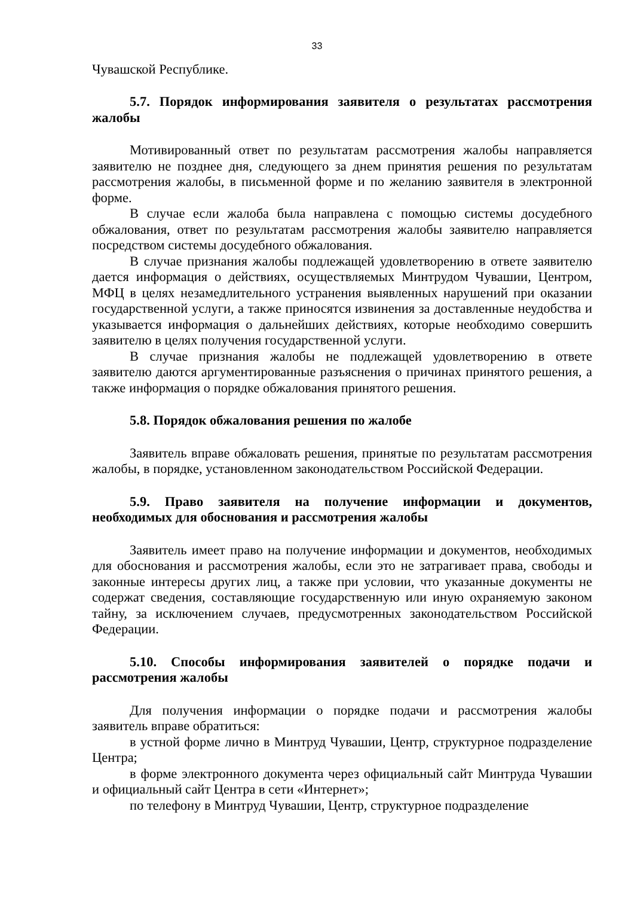33
Чувашской Республике.
5.7. Порядок информирования заявителя о результатах рассмотрения жалобы
Мотивированный ответ по результатам рассмотрения жалобы направляется заявителю не позднее дня, следующего за днем принятия решения по результатам рассмотрения жалобы, в письменной форме и по желанию заявителя в электронной форме.
В случае если жалоба была направлена с помощью системы досудебного обжалования, ответ по результатам рассмотрения жалобы заявителю направляется посредством системы досудебного обжалования.
В случае признания жалобы подлежащей удовлетворению в ответе заявителю дается информация о действиях, осуществляемых Минтрудом Чувашии, Центром, МФЦ в целях незамедлительного устранения выявленных нарушений при оказании государственной услуги, а также приносятся извинения за доставленные неудобства и указывается информация о дальнейших действиях, которые необходимо совершить заявителю в целях получения государственной услуги.
В случае признания жалобы не подлежащей удовлетворению в ответе заявителю даются аргументированные разъяснения о причинах принятого решения, а также информация о порядке обжалования принятого решения.
5.8. Порядок обжалования решения по жалобе
Заявитель вправе обжаловать решения, принятые по результатам рассмотрения жалобы, в порядке, установленном законодательством Российской Федерации.
5.9. Право заявителя на получение информации и документов, необходимых для обоснования и рассмотрения жалобы
Заявитель имеет право на получение информации и документов, необходимых для обоснования и рассмотрения жалобы, если это не затрагивает права, свободы и законные интересы других лиц, а также при условии, что указанные документы не содержат сведения, составляющие государственную или иную охраняемую законом тайну, за исключением случаев, предусмотренных законодательством Российской Федерации.
5.10. Способы информирования заявителей о порядке подачи и рассмотрения жалобы
Для получения информации о порядке подачи и рассмотрения жалобы заявитель вправе обратиться:
в устной форме лично в Минтруд Чувашии, Центр, структурное подразделение Центра;
в форме электронного документа через официальный сайт Минтруда Чувашии и официальный сайт Центра в сети «Интернет»;
по телефону в Минтруд Чувашии, Центр, структурное подразделение